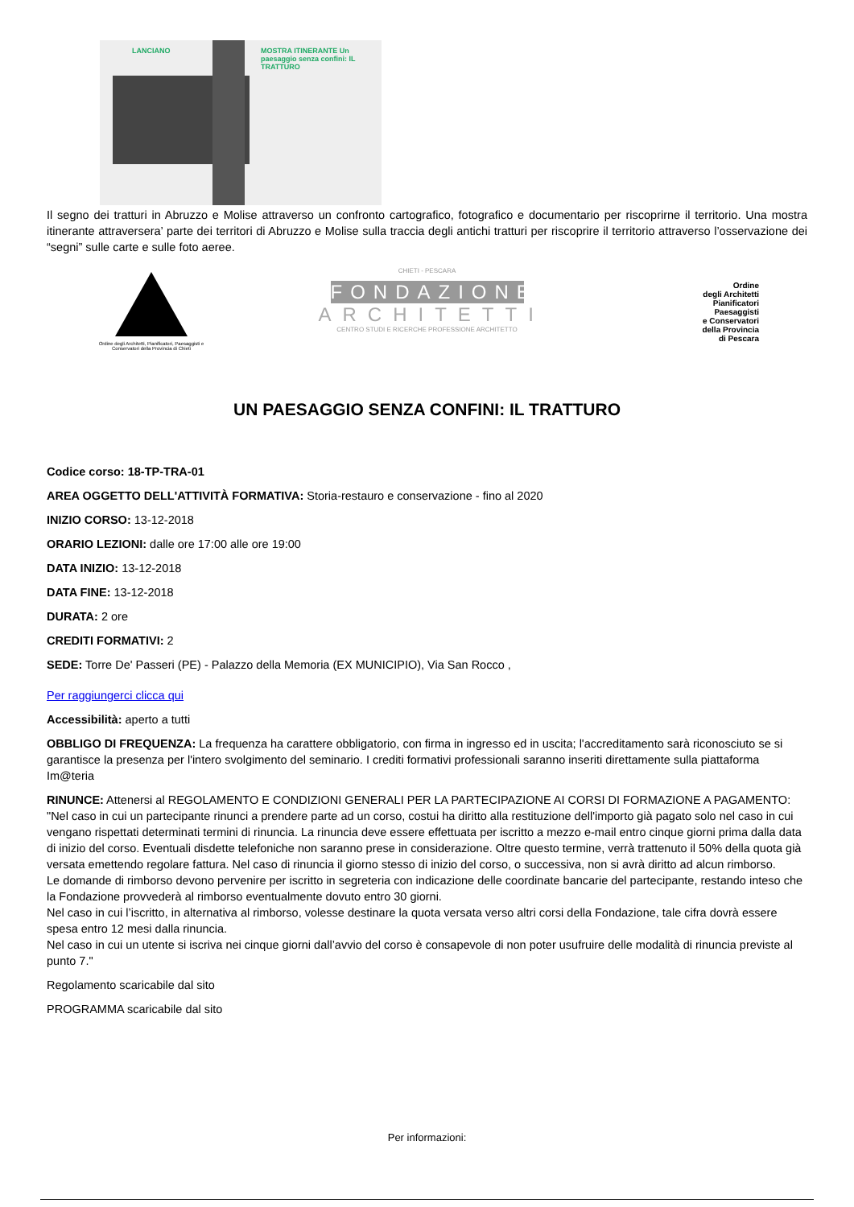LANCIANO
MOSTRA ITINERANTE Un paesaggio senza confini: IL TRATTURO
Il segno dei tratturi in Abruzzo e Molise attraverso un confronto cartografico, fotografico e documentario per riscoprirne il territorio. Una mostra itinerante attraversera’ parte dei territori di Abruzzo e Molise sulla traccia degli antichi tratturi per riscoprire il territorio attraverso l’osservazione dei “segni” sulle carte e sulle foto aeree.
Ordine degli Architetti, Pianificatori, Paesaggisti e Conservatori della Provincia di Chieti
CHIETI - PESCARA
FONDAZIONE
ARCHITETTI
CENTRO STUDI E RICERCHE PROFESSIONE ARCHITETTO
Ordine
degli Architetti
Pianificatori
Paesaggisti
e Conservatori
della Provincia
di Pescara
UN PAESAGGIO SENZA CONFINI: IL TRATTURO
Codice corso: 18-TP-TRA-01
AREA OGGETTO DELL'ATTIVITÀ FORMATIVA: Storia-restauro e conservazione - fino al 2020
INIZIO CORSO: 13-12-2018
ORARIO LEZIONI: dalle ore 17:00 alle ore 19:00
DATA INIZIO: 13-12-2018
DATA FINE: 13-12-2018
DURATA: 2 ore
CREDITI FORMATIVI: 2
SEDE: Torre De' Passeri (PE) - Palazzo della Memoria (EX MUNICIPIO), Via San Rocco ,
Per raggiungerci clicca qui
Accessibilità: aperto a tutti
OBBLIGO DI FREQUENZA: La frequenza ha carattere obbligatorio, con firma in ingresso ed in uscita; l'accreditamento sarà riconosciuto se si garantisce la presenza per l'intero svolgimento del seminario. I crediti formativi professionali saranno inseriti direttamente sulla piattaforma Im@teria
RINUNCE: Attenersi al REGOLAMENTO E CONDIZIONI GENERALI PER LA PARTECIPAZIONE AI CORSI DI FORMAZIONE A PAGAMENTO: "Nel caso in cui un partecipante rinunci a prendere parte ad un corso, costui ha diritto alla restituzione dell'importo già pagato solo nel caso in cui vengano rispettati determinati termini di rinuncia. La rinuncia deve essere effettuata per iscritto a mezzo e-mail entro cinque giorni prima dalla data di inizio del corso. Eventuali disdette telefoniche non saranno prese in considerazione. Oltre questo termine, verrà trattenuto il 50% della quota già versata emettendo regolare fattura. Nel caso di rinuncia il giorno stesso di inizio del corso, o successiva, non si avrà diritto ad alcun rimborso.
Le domande di rimborso devono pervenire per iscritto in segreteria con indicazione delle coordinate bancarie del partecipante, restando inteso che la Fondazione provvederà al rimborso eventualmente dovuto entro 30 giorni.
Nel caso in cui l’iscritto, in alternativa al rimborso, volesse destinare la quota versata verso altri corsi della Fondazione, tale cifra dovrà essere spesa entro 12 mesi dalla rinuncia.
Nel caso in cui un utente si iscriva nei cinque giorni dall’avvio del corso è consapevole di non poter usufruire delle modalità di rinuncia previste al punto 7."
Regolamento scaricabile dal sito
PROGRAMMA scaricabile dal sito
Per informazioni: